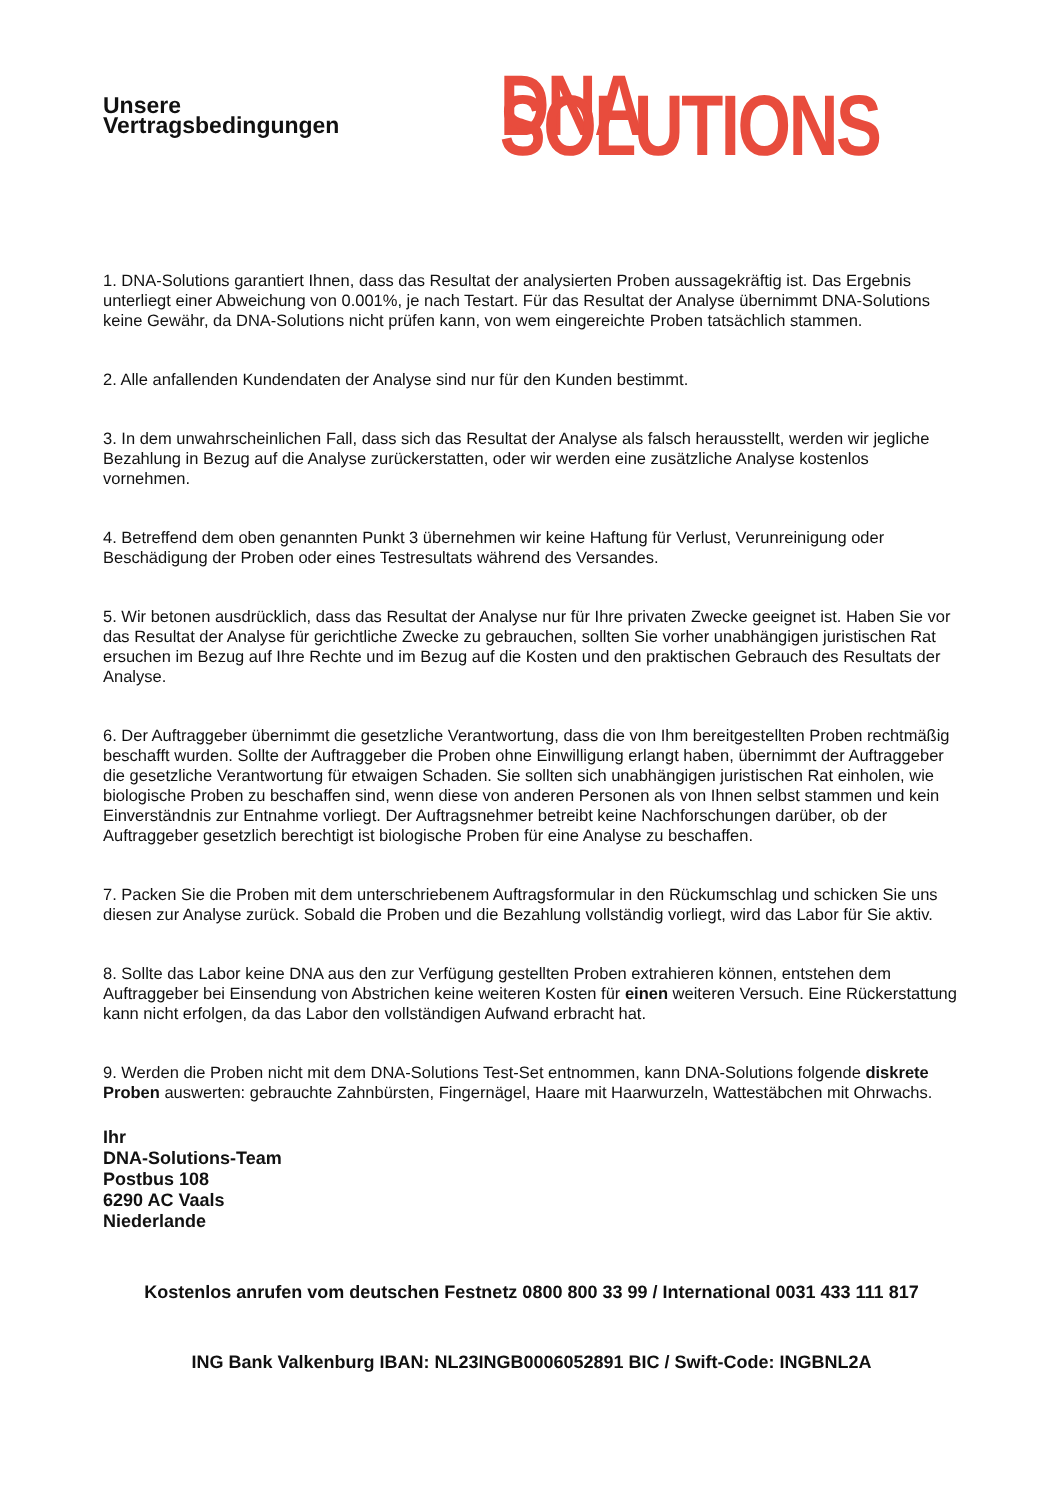Unsere Vertragsbedingungen
DNA SOLUTIONS
1. DNA-Solutions garantiert Ihnen, dass das Resultat der analysierten Proben aussagekräftig ist. Das Ergebnis unterliegt einer Abweichung von 0.001%, je nach Testart. Für das Resultat der Analyse übernimmt DNA-Solutions keine Gewähr, da DNA-Solutions nicht prüfen kann, von wem eingereichte Proben tatsächlich stammen.
2. Alle anfallenden Kundendaten der Analyse sind nur für den Kunden bestimmt.
3. In dem unwahrscheinlichen Fall, dass sich das Resultat der Analyse als falsch herausstellt, werden wir jegliche Bezahlung in Bezug auf die Analyse zurückerstatten, oder wir werden eine zusätzliche Analyse kostenlos vornehmen.
4. Betreffend dem oben genannten Punkt 3 übernehmen wir keine Haftung für Verlust, Verunreinigung oder Beschädigung der Proben oder eines Testresultats während des Versandes.
5. Wir betonen ausdrücklich, dass das Resultat der Analyse nur für Ihre privaten Zwecke geeignet ist. Haben Sie vor das Resultat der Analyse für gerichtliche Zwecke zu gebrauchen, sollten Sie vorher unabhängigen juristischen Rat ersuchen im Bezug auf Ihre Rechte und im Bezug auf die Kosten und den praktischen Gebrauch des Resultats der Analyse.
6. Der Auftraggeber übernimmt die gesetzliche Verantwortung, dass die von Ihm bereitgestellten Proben rechtmäßig beschafft wurden. Sollte der Auftraggeber die Proben ohne Einwilligung erlangt haben, übernimmt der Auftraggeber die gesetzliche Verantwortung für etwaigen Schaden. Sie sollten sich unabhängigen juristischen Rat einholen, wie biologische Proben zu beschaffen sind, wenn diese von anderen Personen als von Ihnen selbst stammen und kein Einverständnis zur Entnahme vorliegt. Der Auftragsnehmer betreibt keine Nachforschungen darüber, ob der Auftraggeber gesetzlich berechtigt ist biologische Proben für eine Analyse zu beschaffen.
7. Packen Sie die Proben mit dem unterschriebenem Auftragsformular in den Rückumschlag und schicken Sie uns diesen zur Analyse zurück. Sobald die Proben und die Bezahlung vollständig vorliegt, wird das Labor für Sie aktiv.
8. Sollte das Labor keine DNA aus den zur Verfügung gestellten Proben extrahieren können, entstehen dem Auftraggeber bei Einsendung von Abstrichen keine weiteren Kosten für einen weiteren Versuch. Eine Rückerstattung kann nicht erfolgen, da das Labor den vollständigen Aufwand erbracht hat.
9. Werden die Proben nicht mit dem DNA-Solutions Test-Set entnommen, kann DNA-Solutions folgende diskrete Proben auswerten: gebrauchte Zahnbürsten, Fingernägel, Haare mit Haarwurzeln, Wattestäbchen mit Ohrwachs.
Ihr
DNA-Solutions-Team
Postbus 108
6290 AC Vaals
Niederlande
Kostenlos anrufen vom deutschen Festnetz 0800 800 33 99 / International 0031 433 111 817
ING Bank Valkenburg IBAN: NL23INGB0006052891 BIC / Swift-Code: INGBNL2A